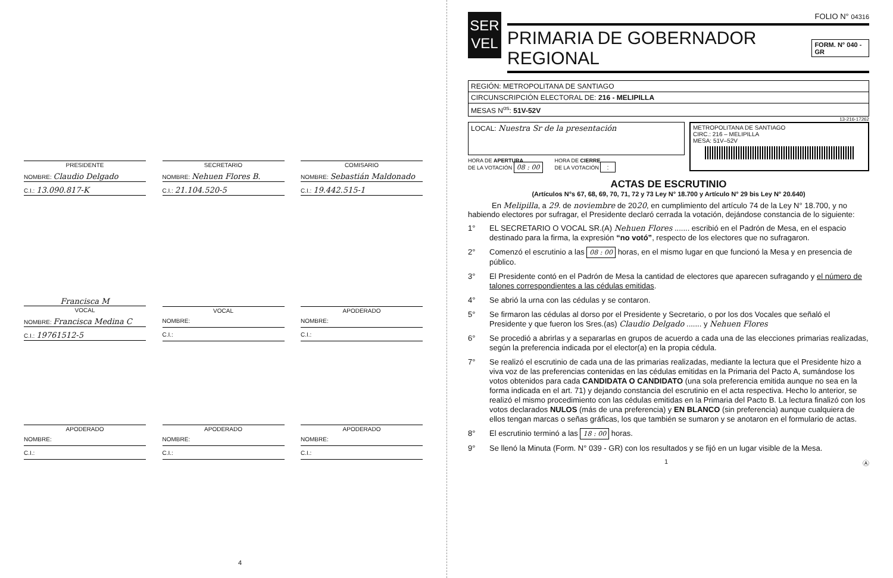PRESIDENTE
NOMBRE: Claudio Delgado
C.I.: 13.090.817-K
SECRETARIO
NOMBRE: Nehuen Flores B.
C.I.: 21.104.520-5
COMISARIO
NOMBRE: Sebastián Maldonado
C.I.: 19.442.515-1
Francisca M
VOCAL
NOMBRE: Francisca Medina C
C.I.: 19761512-5
VOCAL
NOMBRE:
C.I.:
APODERADO
NOMBRE:
C.I.:
APODERADO
NOMBRE:
C.I.:
APODERADO
NOMBRE:
C.I.:
APODERADO
NOMBRE:
C.I.:
4
SER
VEL
FOLIO N° 04316
PRIMARIA DE GOBERNADOR REGIONAL
FORM. N° 040 - GR
REGIÓN: METROPOLITANA DE SANTIAGO
CIRCUNSCRIPCIÓN ELECTORAL DE: 216 - MELIPILLA
MESAS N<sup>os</sup>: 51V-52V
13-216-17262
LOCAL: Nuestra Sr de la presentación
HORA DE APERTURA
DE LA VOTACIÓN 08 : 00
HORA DE CIERRE
DE LA VOTACIÓN :
METROPOLITANA DE SANTIAGO
CIRC.: 216 – MELIPILLA
MESA: 51V–52V
ACTAS DE ESCRUTINIO
(Artículos N°s 67, 68, 69, 70, 71, 72 y 73 Ley N° 18.700 y Artículo N° 29 bis Ley N° 20.640)
En Melipilla, a 29. de noviembre de 2020, en cumplimiento del artículo 74 de la Ley N° 18.700, y no habiendo electores por sufragar, el Presidente declaró cerrada la votación, dejándose constancia de lo siguiente:
1° EL SECRETARIO O VOCAL SR.(A) Nehuen Flores ....... escribió en el Padrón de Mesa, en el espacio destinado para la firma, la expresión “no votó”, respecto de los electores que no sufragaron.
2° Comenzó el escrutinio a las 08 : 00 horas, en el mismo lugar en que funcionó la Mesa y en presencia de público.
3° El Presidente contó en el Padrón de Mesa la cantidad de electores que aparecen sufragando y el número de talones correspondientes a las cédulas emitidas.
4° Se abrió la urna con las cédulas y se contaron.
5° Se firmaron las cédulas al dorso por el Presidente y Secretario, o por los dos Vocales que señaló el Presidente y que fueron los Sres.(as) Claudio Delgado ....... y Nehuen Flores
6° Se procedió a abrirlas y a separarlas en grupos de acuerdo a cada una de las elecciones primarias realizadas, según la preferencia indicada por el elector(a) en la propia cédula.
7° Se realizó el escrutinio de cada una de las primarias realizadas, mediante la lectura que el Presidente hizo a viva voz de las preferencias contenidas en las cédulas emitidas en la Primaria del Pacto A, sumándose los votos obtenidos para cada CANDIDATA O CANDIDATO (una sola preferencia emitida aunque no sea en la forma indicada en el art. 71) y dejando constancia del escrutinio en el acta respectiva. Hecho lo anterior, se realizó el mismo procedimiento con las cédulas emitidas en la Primaria del Pacto B. La lectura finalizó con los votos declarados NULOS (más de una preferencia) y EN BLANCO (sin preferencia) aunque cualquiera de ellos tengan marcas o señas gráficas, los que también se sumaron y se anotaron en el formulario de actas.
8° El escrutinio terminó a las 18 : 00 horas.
9° Se llenó la Minuta (Form. N° 039 - GR) con los resultados y se fijó en un lugar visible de la Mesa.
1 Ⓐ